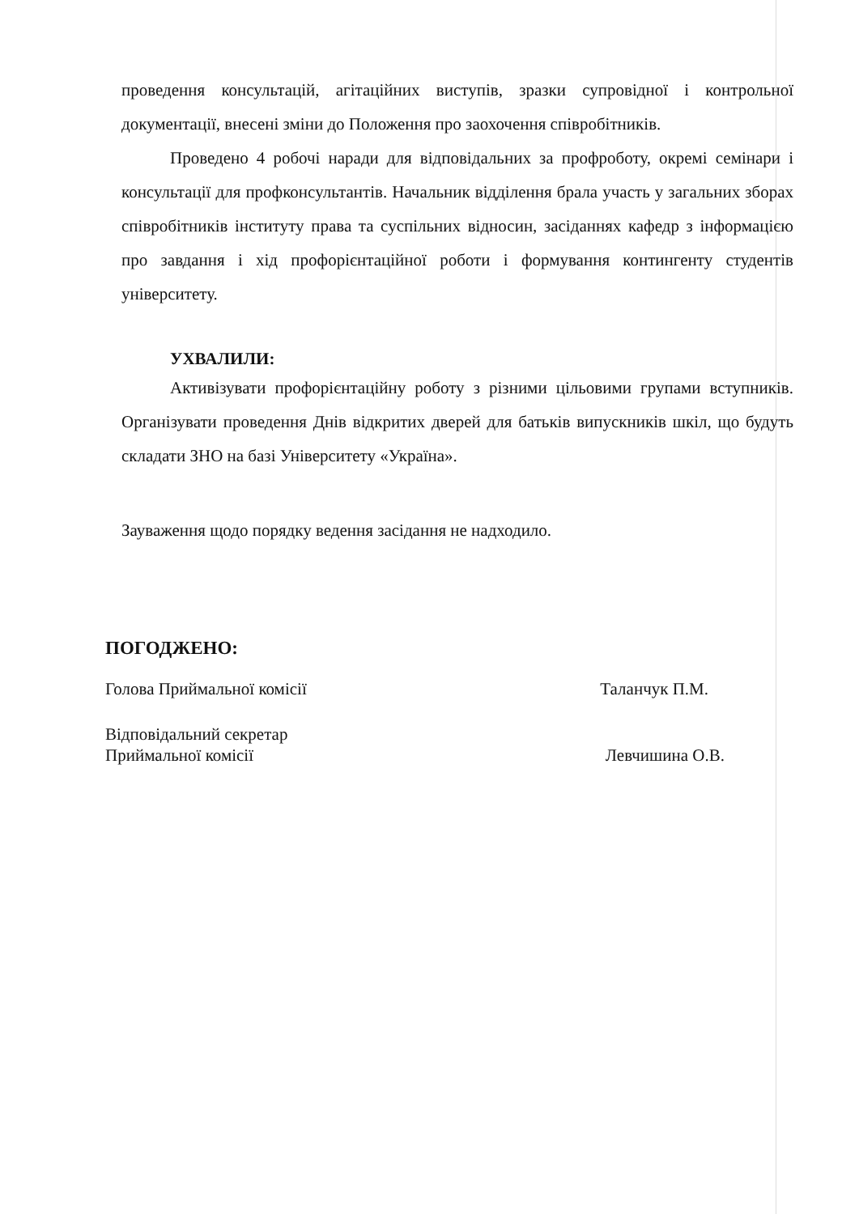проведення консультацій, агітаційних виступів, зразки супровідної і контрольної документації, внесені зміни до Положення про заохочення співробітників.
Проведено 4 робочі наради для відповідальних за профроботу, окремі семінари і консультації для профконсультантів. Начальник відділення брала участь у загальних зборах співробітників інституту права та суспільних відносин, засіданнях кафедр з інформацією про завдання і хід профорієнтаційної роботи і формування контингенту студентів університету.
УХВАЛИЛИ:
Активізувати профорієнтаційну роботу з різними цільовими групами вступників. Організувати проведення Днів відкритих дверей для батьків випускників шкіл, що будуть складати ЗНО на базі Університету «Україна».
Зауваження щодо порядку ведення засідання не надходило.
ПОГОДЖЕНО:
Голова Приймальної комісії Таланчук П.М.
Відповідальний секретар
Приймальної комісії Левчишина О.В.